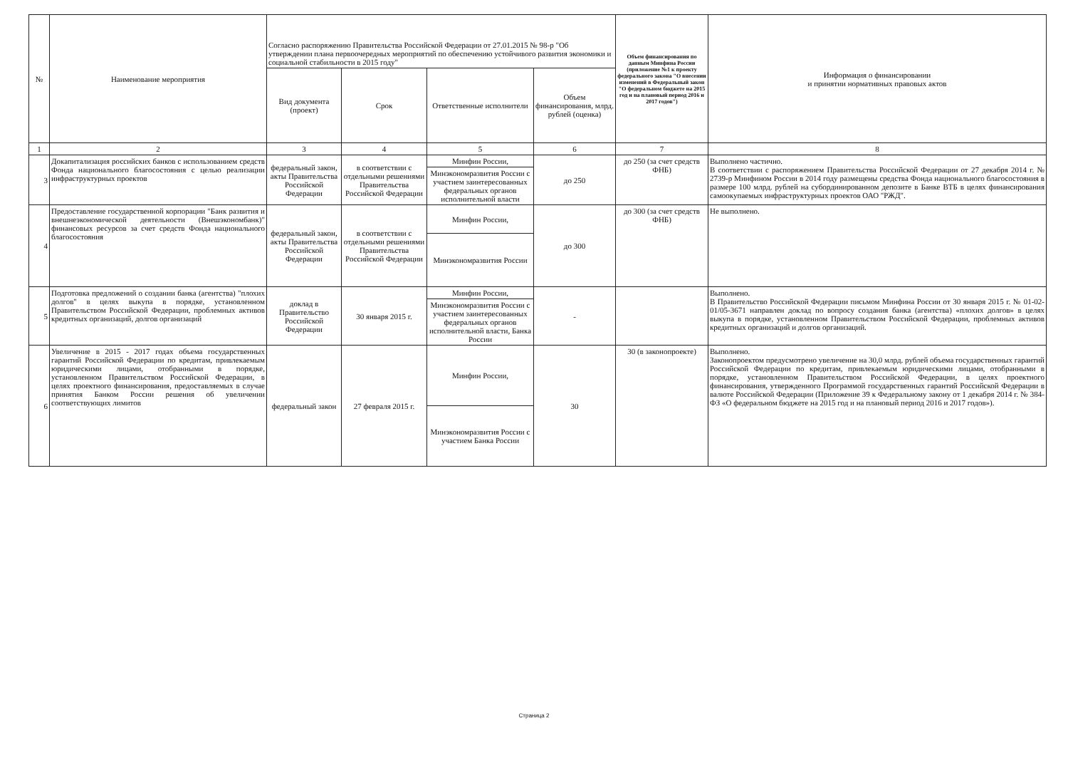| № | Наименование мероприятия | Согласно распоряжению Правительства Российской Федерации от 27.01.2015 № 98-р "Об утверждении плана первоочередных мероприятий по обеспечению устойчивого развития экономики и социальной стабильности в 2015 году" | | | | Объем финансирования по данным Минфина России (приложение №1 к проекту федерального закона "О внесении изменений в Федеральный закон "О федеральном бюджете на 2015 год и на плановый период 2016 и 2017 годов") | Информация о финансировании и принятии нормативных правовых актов |
| --- | --- | --- | --- | --- | --- | --- | --- |
| | | Вид документа (проект) | Срок | Ответственные исполнители | Объем финансирования, млрд. рублей (оценка) | | |
| 1 | 2 | 3 | 4 | 5 | 6 | 7 | 8 |
| 3 | Докапитализация российских банков с использованием средств Фонда национального благосостояния с целью реализации инфраструктурных проектов | федеральный закон, акты Правительства Российской Федерации | в соответствии с отдельными решениями Правительства Российской Федерации | Минфин России, | до 250 | до 250 (за счет средств ФНБ) | Выполнено частично. В соответствии с распоряжением Правительства Российской Федерации от 27 декабря 2014 г. № 2739-р Минфином России в 2014 году размещены средства Фонда национального благосостояния в размере 100 млрд. рублей на субординированном депозите в Банке ВТБ в целях финансирования самоокупаемых инфраструктурных проектов ОАО "РЖД". |
| | | | | Минэкономразвития России с участием заинтересованных федеральных органов исполнительной власти | | | |
| 4 | Предоставление государственной корпорации "Банк развития и внешнеэкономической деятельности (Внешэкономбанк)" финансовых ресурсов за счет средств Фонда национального благосостояния | федеральный закон, акты Правительства Российской Федерации | в соответствии с отдельными решениями Правительства Российской Федерации | Минфин России, | до 300 | до 300 (за счет средств ФНБ) | Не выполнено. |
| | | | | Минэкономразвития России | | | |
| 5 | Подготовка предложений о создании банка (агентства) "плохих долгов" в целях выкупа в порядке, установленном Правительством Российской Федерации, проблемных активов кредитных организаций, долгов организаций | доклад в Правительство Российской Федерации | 30 января 2015 г. | Минфин России, | - | | Выполнено. В Правительство Российской Федерации письмом Минфина России от 30 января 2015 г. № 01-02-01/05-3671 направлен доклад по вопросу создания банка (агентства) «плохих долгов» в целях выкупа в порядке, установленном Правительством Российской Федерации, проблемных активов кредитных организаций и долгов организаций. |
| | | | | Минэкономразвития России с участием заинтересованных федеральных органов исполнительной власти, Банка России | | | |
| 6 | Увеличение в 2015 - 2017 годах объема государственных гарантий Российской Федерации по кредитам, привлекаемым юридическими лицами, отобранными в порядке, установленном Правительством Российской Федерации, в целях проектного финансирования, предоставляемых в случае принятия Банком России решения об увеличении соответствующих лимитов | федеральный закон | 27 февраля 2015 г. | Минфин России, | 30 | 30 (в законопроекте) | Выполнено. Законопроектом предусмотрено увеличение на 30,0 млрд. рублей объема государственных гарантий Российской Федерации по кредитам, привлекаемым юридическими лицами, отобранными в порядке, установленном Правительством Российской Федерации, в целях проектного финансирования, утвержденного Программой государственных гарантий Российской Федерации в валюте Российской Федерации (Приложение 39 к Федеральному закону от 1 декабря 2014 г. № 384-ФЗ «О федеральном бюджете на 2015 год и на плановый период 2016 и 2017 годов»). |
| | | | | Минэкономразвития России с участием Банка России | | | |
Страница 2